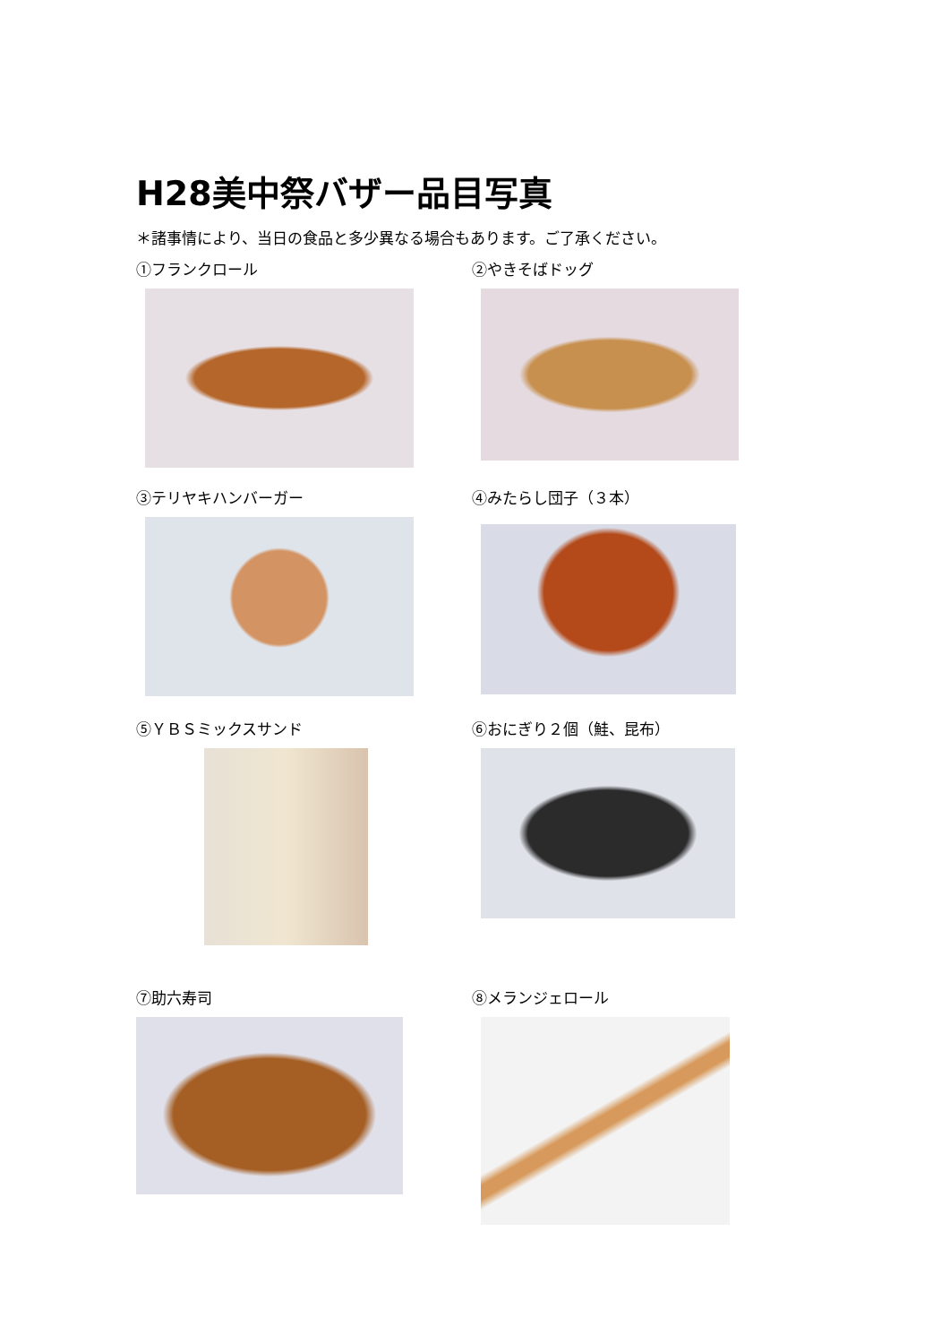H28美中祭バザー品目写真
＊諸事情により、当日の食品と多少異なる場合もあります。ご了承ください。
①フランクロール
②やきそばドッグ
③テリヤキハンバーガー
④みたらし団子（３本）
⑤ＹＢＳミックスサンド
⑥おにぎり２個（鮭、昆布）
⑦助六寿司
⑧メランジェロール